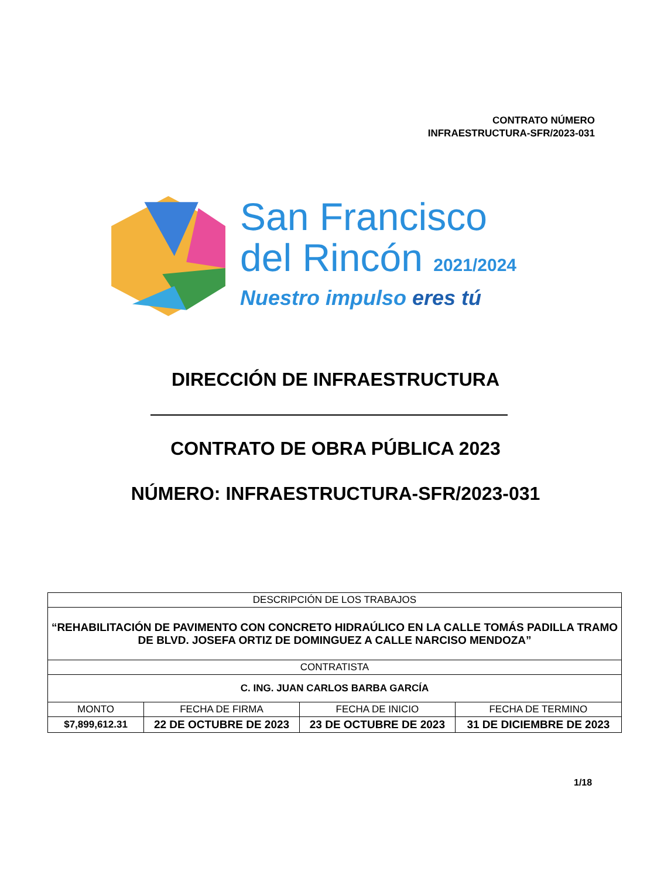CONTRATO NÚMERO
INFRAESTRUCTURA-SFR/2023-031
San Francisco
del Rincón 2021/2024
Nuestro impulso eres tú
DIRECCIÓN DE INFRAESTRUCTURA
CONTRATO DE OBRA PÚBLICA 2023
NÚMERO: INFRAESTRUCTURA-SFR/2023-031
| DESCRIPCIÓN DE LOS TRABAJOS | | | |
| --- | --- | --- | --- |
| “REHABILITACIÓN DE PAVIMENTO CON CONCRETO HIDRAÚLICO EN LA CALLE TOMÁS PADILLA TRAMO DE BLVD. JOSEFA ORTIZ DE DOMINGUEZ A CALLE NARCISO MENDOZA” | | | |
| CONTRATISTA | | | |
| C. ING. JUAN CARLOS BARBA GARCÍA | | | |
| MONTO | FECHA DE FIRMA | FECHA DE INICIO | FECHA DE TERMINO |
| $7,899,612.31 | 22 DE OCTUBRE DE 2023 | 23 DE OCTUBRE DE 2023 | 31 DE DICIEMBRE DE 2023 |
1/18